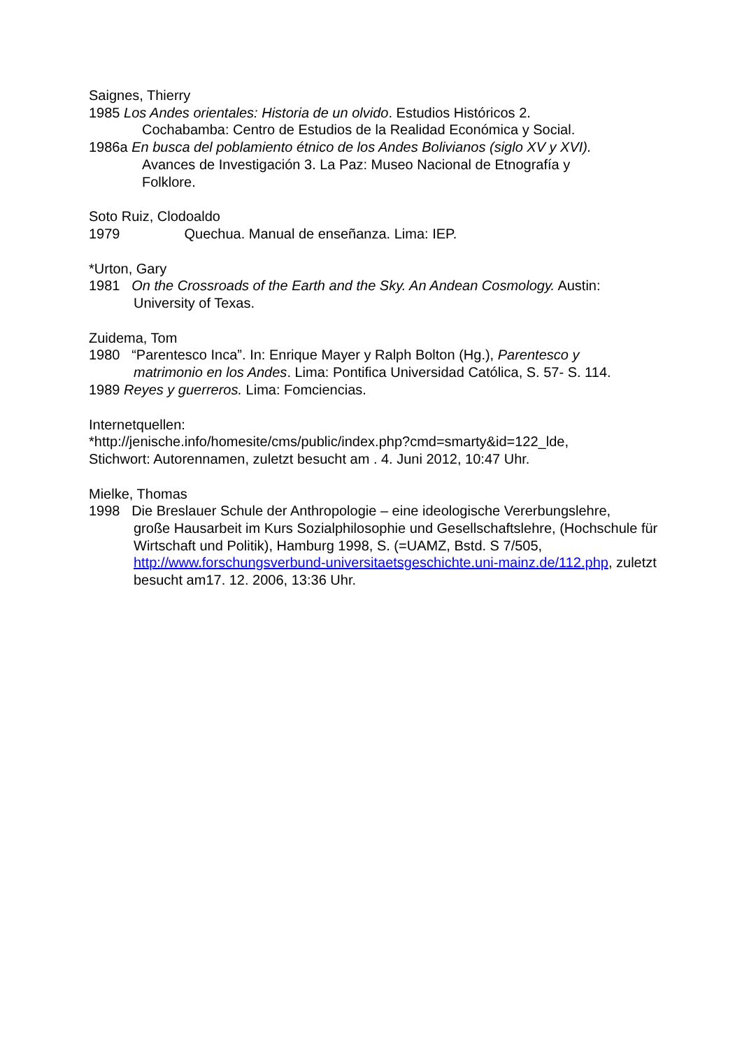Saignes, Thierry
1985 Los Andes orientales: Historia de un olvido. Estudios Históricos 2.
Cochabamba: Centro de Estudios de la Realidad Económica y Social.
1986a En busca del poblamiento étnico de los Andes Bolivianos (siglo XV y XVI).
Avances de Investigación 3. La Paz: Museo Nacional de Etnografía y
Folklore.
Soto Ruiz, Clodoaldo
1979 Quechua. Manual de enseñanza. Lima: IEP.
*Urton, Gary
1981 On the Crossroads of the Earth and the Sky. An Andean Cosmology. Austin:
University of Texas.
Zuidema, Tom
1980 “Parentesco Inca”. In: Enrique Mayer y Ralph Bolton (Hg.), Parentesco y
matrimonio en los Andes. Lima: Pontifica Universidad Católica, S. 57- S. 114.
1989 Reyes y guerreros. Lima: Fomciencias.
Internetquellen:
*http://jenische.info/homesite/cms/public/index.php?cmd=smarty&id=122_lde,
Stichwort: Autorennamen, zuletzt besucht am . 4. Juni 2012, 10:47 Uhr.
Mielke, Thomas
1998 Die Breslauer Schule der Anthropologie – eine ideologische Vererbungslehre,
große Hausarbeit im Kurs Sozialphilosophie und Gesellschaftslehre, (Hochschule für Wirtschaft und Politik), Hamburg 1998, S. (=UAMZ, Bstd. S 7/505, http://www.forschungsverbund-universitaetsgeschichte.uni-mainz.de/112.php, zuletzt besucht am17. 12. 2006, 13:36 Uhr.